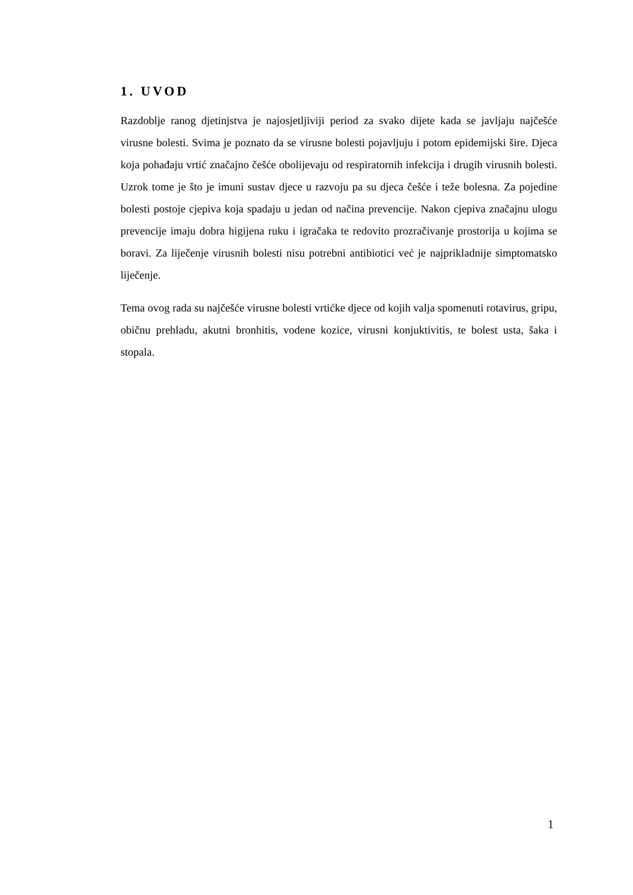1. UVOD
Razdoblje ranog djetinjstva je najosjetljiviji period za svako dijete kada se javljaju najčešće virusne bolesti. Svima je poznato da se virusne bolesti pojavljuju i potom epidemijski šire. Djeca koja pohađaju vrtić značajno češće obolijevaju od respiratornih infekcija i drugih virusnih bolesti. Uzrok tome je što je imuni sustav djece u razvoju pa su djeca češće i teže bolesna. Za pojedine bolesti postoje cjepiva koja spadaju u jedan od načina prevencije. Nakon cjepiva značajnu ulogu prevencije imaju dobra higijena ruku i igračaka te redovito prozračivanje prostorija u kojima se boravi. Za liječenje virusnih bolesti nisu potrebni antibiotici već je najprikladnije simptomatsko liječenje.
Tema ovog rada su najčešće virusne bolesti vrtićke djece od kojih valja spomenuti rotavirus, gripu, običnu prehladu, akutni bronhitis, vodene kozice, virusni konjuktivitis, te bolest usta, šaka i stopala.
1